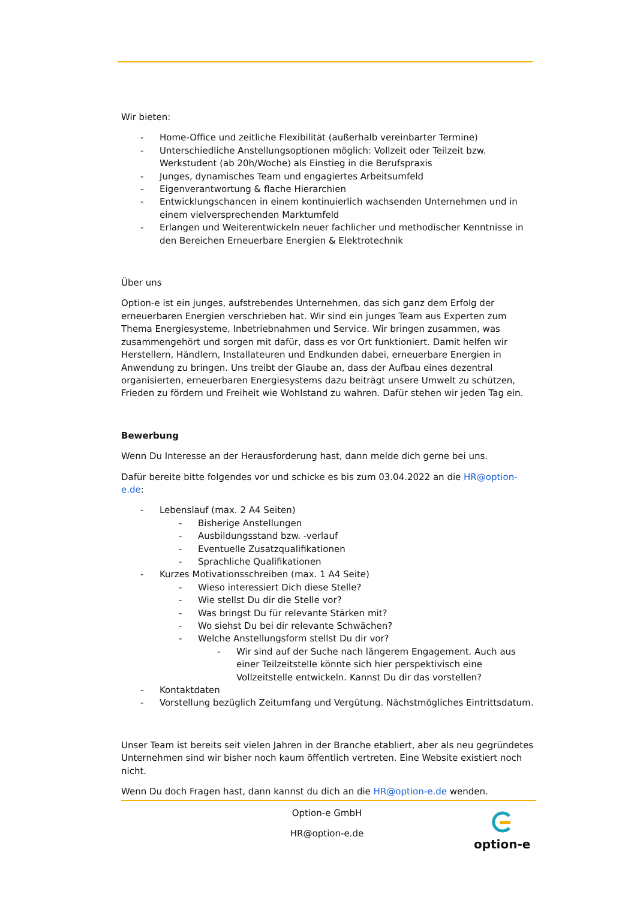Wir bieten:
- Home-Office und zeitliche Flexibilität (außerhalb vereinbarter Termine)
- Unterschiedliche Anstellungsoptionen möglich: Vollzeit oder Teilzeit bzw. Werkstudent (ab 20h/Woche) als Einstieg in die Berufspraxis
- Junges, dynamisches Team und engagiertes Arbeitsumfeld
- Eigenverantwortung & flache Hierarchien
- Entwicklungschancen in einem kontinuierlich wachsenden Unternehmen und in einem vielversprechenden Marktumfeld
- Erlangen und Weiterentwickeln neuer fachlicher und methodischer Kenntnisse in den Bereichen Erneuerbare Energien & Elektrotechnik
Über uns
Option-e ist ein junges, aufstrebendes Unternehmen, das sich ganz dem Erfolg der erneuerbaren Energien verschrieben hat. Wir sind ein junges Team aus Experten zum Thema Energiesysteme, Inbetriebnahmen und Service. Wir bringen zusammen, was zusammengehört und sorgen mit dafür, dass es vor Ort funktioniert. Damit helfen wir Herstellern, Händlern, Installateuren und Endkunden dabei, erneuerbare Energien in Anwendung zu bringen. Uns treibt der Glaube an, dass der Aufbau eines dezentral organisierten, erneuerbaren Energiesystems dazu beiträgt unsere Umwelt zu schützen, Frieden zu fördern und Freiheit wie Wohlstand zu wahren. Dafür stehen wir jeden Tag ein.
Bewerbung
Wenn Du Interesse an der Herausforderung hast, dann melde dich gerne bei uns.
Dafür bereite bitte folgendes vor und schicke es bis zum 03.04.2022 an die HR@option-e.de:
- Lebenslauf (max. 2 A4 Seiten)
- Bisherige Anstellungen
- Ausbildungsstand bzw. -verlauf
- Eventuelle Zusatzqualifikationen
- Sprachliche Qualifikationen
- Kurzes Motivationsschreiben (max. 1 A4 Seite)
- Wieso interessiert Dich diese Stelle?
- Wie stellst Du dir die Stelle vor?
- Was bringst Du für relevante Stärken mit?
- Wo siehst Du bei dir relevante Schwächen?
- Welche Anstellungsform stellst Du dir vor?
- Wir sind auf der Suche nach längerem Engagement. Auch aus einer Teilzeitstelle könnte sich hier perspektivisch eine Vollzeitstelle entwickeln. Kannst Du dir das vorstellen?
- Kontaktdaten
- Vorstellung bezüglich Zeitumfang und Vergütung. Nächstmögliches Eintrittsdatum.
Unser Team ist bereits seit vielen Jahren in der Branche etabliert, aber als neu gegründetes Unternehmen sind wir bisher noch kaum öffentlich vertreten. Eine Website existiert noch nicht.
Wenn Du doch Fragen hast, dann kannst du dich an die HR@option-e.de wenden.
Option-e GmbH
HR@option-e.de
option-e